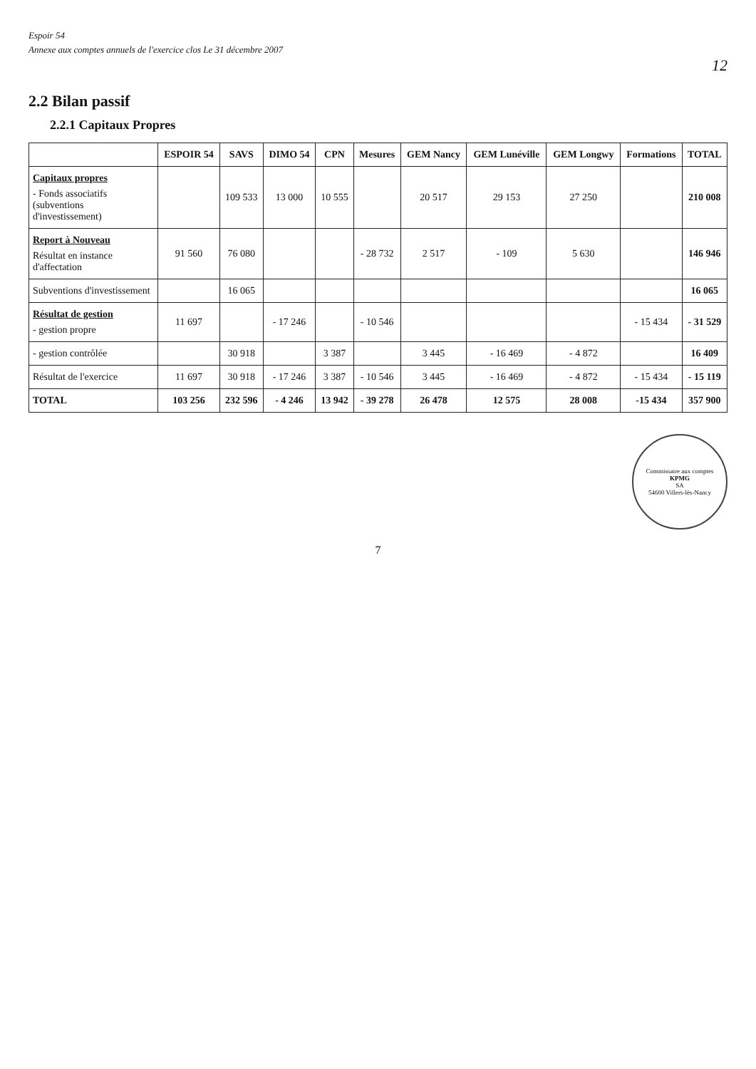Espoir 54
Annexe aux comptes annuels de l'exercice clos Le 31 décembre 2007
12
2.2 Bilan passif
2.2.1 Capitaux Propres
| | ESPOIR 54 | SAVS | DIMO 54 | CPN | Mesures | GEM Nancy | GEM Lunéville | GEM Longwy | Formations | TOTAL |
| --- | --- | --- | --- | --- | --- | --- | --- | --- | --- | --- |
| Capitaux propres - Fonds associatifs (subventions d'investissement) | | 109 533 | 13 000 | 10 555 | | 20 517 | 29 153 | 27 250 | | 210 008 |
| Report à Nouveau Résultat en instance d'affectation | 91 560 | 76 080 | | | - 28 732 | 2 517 | - 109 | 5 630 | | 146 946 |
| Subventions d'investissement | | 16 065 | | | | | | | | 16 065 |
| Résultat de gestion - gestion propre | 11 697 | | - 17 246 | | - 10 546 | | | | - 15 434 | - 31 529 |
| - gestion contrôlée | | 30 918 | | 3 387 | | 3 445 | - 16 469 | - 4 872 | | 16 409 |
| Résultat de l'exercice | 11 697 | 30 918 | - 17 246 | 3 387 | - 10 546 | 3 445 | - 16 469 | - 4 872 | - 15 434 | - 15 119 |
| TOTAL | 103 256 | 232 596 | - 4 246 | 13 942 | - 39 278 | 26 478 | 12 575 | 28 008 | -15 434 | 357 900 |
Commissaire aux comptes
KPMG
SA
54600 Villers-lès-Nancy
7